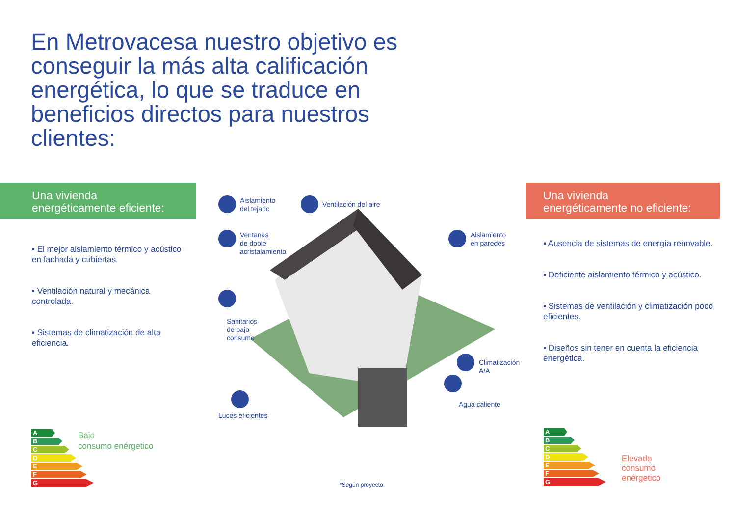En Metrovacesa nuestro objetivo es conseguir la más alta calificación energética, lo que se traduce en beneficios directos para nuestros clientes:
Una vivienda
energéticamente eficiente:
▪ El mejor aislamiento térmico y acústico en fachada y cubiertas.
▪ Ventilación natural y mecánica controlada.
▪ Sistemas de climatización de alta eficiencia.
Una vivienda
energéticamente no eficiente:
▪ Ausencia de sistemas de energía renovable.
▪ Deficiente aislamiento térmico y acústico.
▪ Sistemas de ventilación y climatización poco eficientes.
▪ Diseños sin tener en cuenta la eficiencia energética.
Aislamiento
del tejado
Ventilación del aire
Ventanas
de doble
acristalamiento
Sanitarios
de bajo
consumo
Luces eficientes
Aislamiento
en paredes
Climatización
A/A
Agua caliente
A
B
C
D
E
F
G
Bajo
consumo enérgetico
A
B
C
D
E
F
G
Elevado
consumo
enérgetico
*Según proyecto.